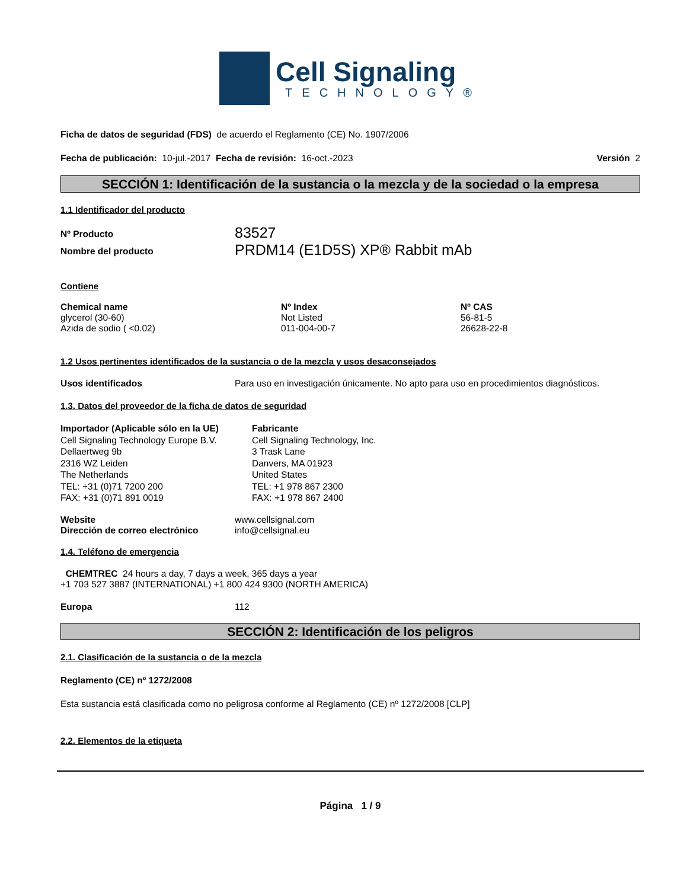Cell Signaling
TECHNOLOGY®
Ficha de datos de seguridad (FDS) de acuerdo el Reglamento (CE) No. 1907/2006
Fecha de publicación: 10-jul.-2017 Fecha de revisión: 16-oct.-2023 Versión 2
SECCIÓN 1: Identificación de la sustancia o la mezcla y de la sociedad o la empresa
1.1 Identificador del producto
| Nº Producto | 83527 |
| Nombre del producto | PRDM14 (E1D5S) XP® Rabbit mAb |
Contiene
| Chemical name | Nº Index | Nº CAS |
| --- | --- | --- |
| glycerol (30-60) | Not Listed | 56-81-5 |
| Azida de sodio ( <0.02) | 011-004-00-7 | 26628-22-8 |
1.2 Usos pertinentes identificados de la sustancia o de la mezcla y usos desaconsejados
Usos identificados Para uso en investigación únicamente. No apto para uso en procedimientos diagnósticos.
1.3. Datos del proveedor de la ficha de datos de seguridad
Importador (Aplicable sólo en la UE)
Cell Signaling Technology Europe B.V.
Dellaertweg 9b
2316 WZ Leiden
The Netherlands
TEL: +31 (0)71 7200 200
FAX: +31 (0)71 891 0019
Fabricante
Cell Signaling Technology, Inc.
3 Trask Lane
Danvers, MA 01923
United States
TEL: +1 978 867 2300
FAX: +1 978 867 2400
| Website | www.cellsignal.com |
| Dirección de correo electrónico | info@cellsignal.eu |
1.4. Teléfono de emergencia
CHEMTREC 24 hours a day, 7 days a week, 365 days a year
+1 703 527 3887 (INTERNATIONAL) +1 800 424 9300 (NORTH AMERICA)
Europa 112
SECCIÓN 2: Identificación de los peligros
2.1. Clasificación de la sustancia o de la mezcla
Reglamento (CE) nº 1272/2008
Esta sustancia está clasificada como no peligrosa conforme al Reglamento (CE) nº 1272/2008 [CLP]
2.2. Elementos de la etiqueta
Página 1 / 9